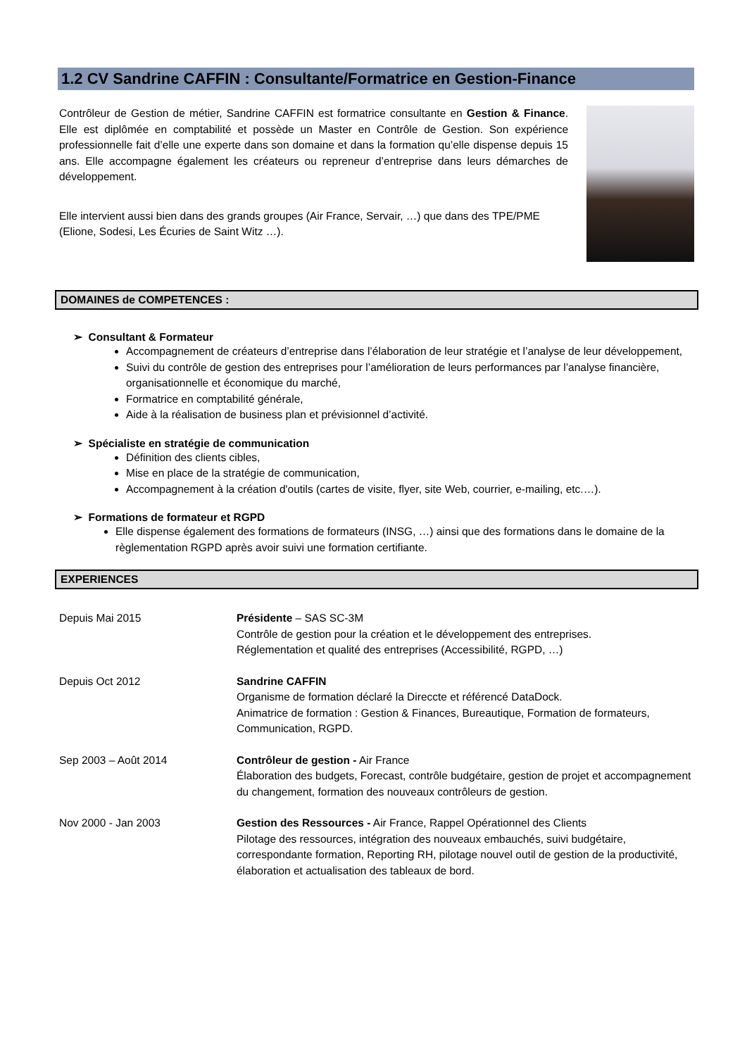1.2 CV Sandrine CAFFIN : Consultante/Formatrice en Gestion-Finance
Contrôleur de Gestion de métier, Sandrine CAFFIN est formatrice consultante en Gestion & Finance. Elle est diplômée en comptabilité et possède un Master en Contrôle de Gestion. Son expérience professionnelle fait d’elle une experte dans son domaine et dans la formation qu’elle dispense depuis 15 ans. Elle accompagne également les créateurs ou repreneur d’entreprise dans leurs démarches de développement.
Elle intervient aussi bien dans des grands groupes (Air France, Servair, …) que dans des TPE/PME (Elione, Sodesi, Les Écuries de Saint Witz …).
DOMAINES de COMPETENCES :
➢ Consultant & Formateur
Accompagnement de créateurs d’entreprise dans l’élaboration de leur stratégie et l’analyse de leur développement,
Suivi du contrôle de gestion des entreprises pour l’amélioration de leurs performances par l’analyse financière, organisationnelle et économique du marché,
Formatrice en comptabilité générale,
Aide à la réalisation de business plan et prévisionnel d’activité.
➢ Spécialiste en stratégie de communication
Définition des clients cibles,
Mise en place de la stratégie de communication,
Accompagnement à la création d'outils (cartes de visite, flyer, site Web, courrier, e-mailing, etc.…).
➢ Formations de formateur et RGPD
Elle dispense également des formations de formateurs (INSG, …) ainsi que des formations dans le domaine de la règlementation RGPD après avoir suivi une formation certifiante.
EXPERIENCES
Depuis Mai 2015 Présidente – SAS SC-3M
Contrôle de gestion pour la création et le développement des entreprises.
Réglementation et qualité des entreprises (Accessibilité, RGPD, …)
Depuis Oct 2012 Sandrine CAFFIN
Organisme de formation déclaré la Direccte et référencé DataDock.
Animatrice de formation : Gestion & Finances, Bureautique, Formation de formateurs, Communication, RGPD.
Sep 2003 – Août 2014 Contrôleur de gestion - Air France
Élaboration des budgets, Forecast, contrôle budgétaire, gestion de projet et accompagnement du changement, formation des nouveaux contrôleurs de gestion.
Nov 2000 - Jan 2003 Gestion des Ressources - Air France, Rappel Opérationnel des Clients
Pilotage des ressources, intégration des nouveaux embauchés, suivi budgétaire, correspondante formation, Reporting RH, pilotage nouvel outil de gestion de la productivité, élaboration et actualisation des tableaux de bord.